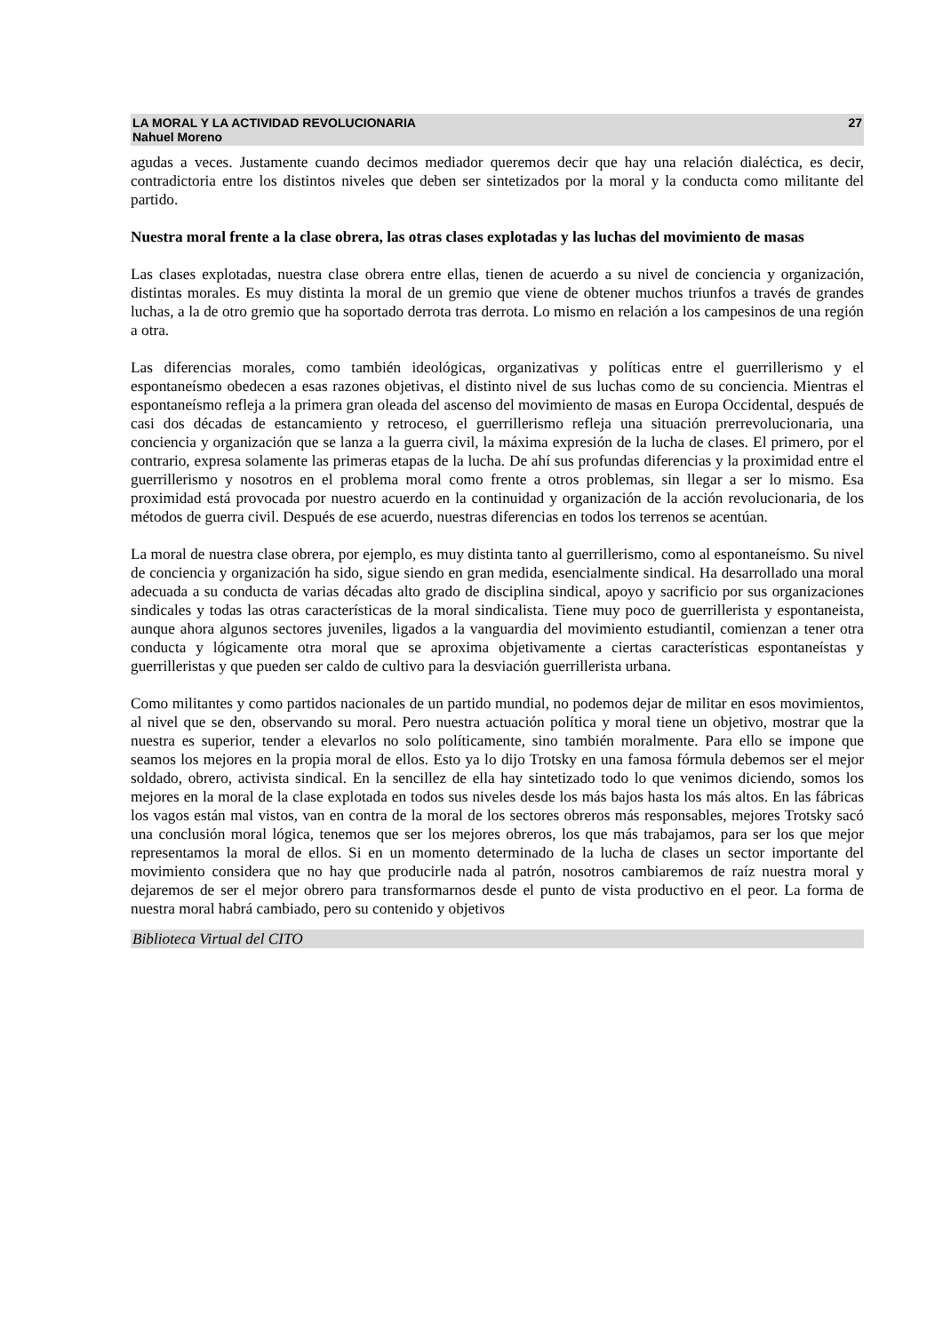LA MORAL Y LA ACTIVIDAD REVOLUCIONARIA
Nahuel Moreno
27
agudas a veces. Justamente cuando decimos mediador queremos decir que hay una relación dialéctica, es decir, contradictoria entre los distintos niveles que deben ser sintetizados por la moral y la conducta como militante del partido.
Nuestra moral frente a la clase obrera, las otras clases explotadas y las luchas del movimiento de masas
Las clases explotadas, nuestra clase obrera entre ellas, tienen de acuerdo a su nivel de conciencia y organización, distintas morales. Es muy distinta la moral de un gremio que viene de obtener muchos triunfos a través de grandes luchas, a la de otro gremio que ha soportado derrota tras derrota. Lo mismo en relación a los campesinos de una región a otra.
Las diferencias morales, como también ideológicas, organizativas y políticas entre el guerrillerismo y el espontaneísmo obedecen a esas razones objetivas, el distinto nivel de sus luchas como de su conciencia. Mientras el espontaneísmo refleja a la primera gran oleada del ascenso del movimiento de masas en Europa Occidental, después de casi dos décadas de estancamiento y retroceso, el guerrillerismo refleja una situación prerrevolucionaria, una conciencia y organización que se lanza a la guerra civil, la máxima expresión de la lucha de clases. El primero, por el contrario, expresa solamente las primeras etapas de la lucha. De ahí sus profundas diferencias y la proximidad entre el guerrillerismo y nosotros en el problema moral como frente a otros problemas, sin llegar a ser lo mismo. Esa proximidad está provocada por nuestro acuerdo en la continuidad y organización de la acción revolucionaria, de los métodos de guerra civil. Después de ese acuerdo, nuestras diferencias en todos los terrenos se acentúan.
La moral de nuestra clase obrera, por ejemplo, es muy distinta tanto al guerrillerismo, como al espontaneísmo. Su nivel de conciencia y organización ha sido, sigue siendo en gran medida, esencialmente sindical. Ha desarrollado una moral adecuada a su conducta de varias décadas alto grado de disciplina sindical, apoyo y sacrificio por sus organizaciones sindicales y todas las otras características de la moral sindicalista. Tiene muy poco de guerrillerista y espontaneista, aunque ahora algunos sectores juveniles, ligados a la vanguardia del movimiento estudiantil, comienzan a tener otra conducta y lógicamente otra moral que se aproxima objetivamente a ciertas características espontaneístas y guerrilleristas y que pueden ser caldo de cultivo para la desviación guerrillerista urbana.
Como militantes y como partidos nacionales de un partido mundial, no podemos dejar de militar en esos movimientos, al nivel que se den, observando su moral. Pero nuestra actuación política y moral tiene un objetivo, mostrar que la nuestra es superior, tender a elevarlos no solo políticamente, sino también moralmente. Para ello se impone que seamos los mejores en la propia moral de ellos. Esto ya lo dijo Trotsky en una famosa fórmula debemos ser el mejor soldado, obrero, activista sindical. En la sencillez de ella hay sintetizado todo lo que venimos diciendo, somos los mejores en la moral de la clase explotada en todos sus niveles desde los más bajos hasta los más altos. En las fábricas los vagos están mal vistos, van en contra de la moral de los sectores obreros más responsables, mejores Trotsky sacó una conclusión moral lógica, tenemos que ser los mejores obreros, los que más trabajamos, para ser los que mejor representamos la moral de ellos. Si en un momento determinado de la lucha de clases un sector importante del movimiento considera que no hay que producirle nada al patrón, nosotros cambiaremos de raíz nuestra moral y dejaremos de ser el mejor obrero para transformarnos desde el punto de vista productivo en el peor. La forma de nuestra moral habrá cambiado, pero su contenido y objetivos
Biblioteca Virtual del CITO